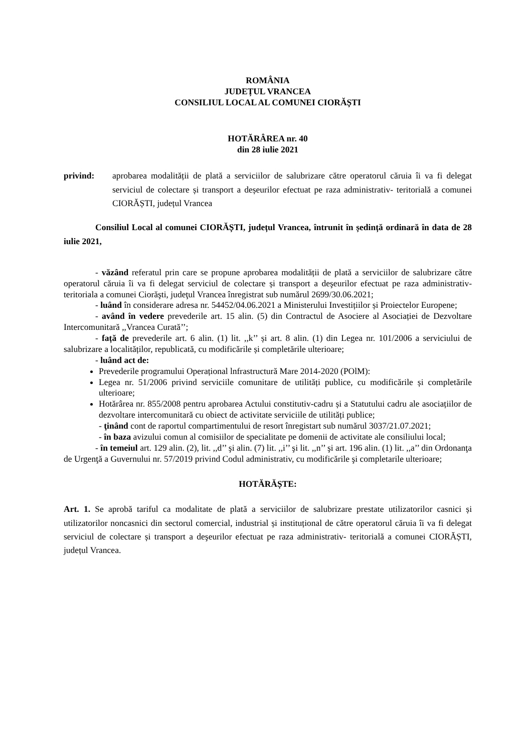ROMÂNIA
JUDEȚUL VRANCEA
CONSILIUL LOCAL AL COMUNEI CIORĂȘTI
HOTĂRÂREA nr. 40
din 28 iulie 2021
privind: aprobarea modalității de plată a serviciilor de salubrizare către operatorul căruia îi va fi delegat serviciul de colectare și transport a deșeurilor efectuat pe raza administrativ- teritorială a comunei CIORĂȘTI, județul Vrancea
Consiliul Local al comunei CIORĂȘTI, județul Vrancea, întrunit în ședință ordinară în data de 28 iulie 2021,
- văzând referatul prin care se propune aprobarea modalității de plată a serviciilor de salubrizare către operatorul căruia îi va fi delegat serviciul de colectare și transport a deşeurilor efectuat pe raza administrativ-teritoriala a comunei Ciorăşti, judeţul Vrancea înregistrat sub numărul 2699/30.06.2021;
- luând în considerare adresa nr. 54452/04.06.2021 a Ministerului Investițiilor și Proiectelor Europene;
- având în vedere prevederile art. 15 alin. (5) din Contractul de Asociere al Asociației de Dezvoltare Intercomunitară ,,Vrancea Curată’’;
- față de prevederile art. 6 alin. (1) lit. ,,k’’ și art. 8 alin. (1) din Legea nr. 101/2006 a serviciului de salubrizare a localităților, republicată, cu modificările și completările ulterioare;
- luând act de:
Prevederile programului Operațional lnfrastructură Mare 2014-2020 (POlM):
Legea nr. 51/2006 privind serviciile comunitare de utilități publice, cu modificările și completările ulterioare;
Hotărârea nr. 855/2008 pentru aprobarea Actului constitutiv-cadru și a Statutului cadru ale asociațiilor de dezvoltare intercomunitară cu obiect de activitate serviciile de utilități publice;
- ţinând cont de raportul compartimentului de resort înregistart sub numărul 3037/21.07.2021;
- în baza avizului comun al comisiilor de specialitate pe domenii de activitate ale consiliului local;
- în temeiul art. 129 alin. (2), lit. ,,d’’ şi alin. (7) lit. ,,i’’ şi lit. ,,n’’ şi art. 196 alin. (1) lit. ,,a’’ din Ordonanţa de Urgenţă a Guvernului nr. 57/2019 privind Codul administrativ, cu modificările şi completarile ulterioare;
HOTĂRĂȘTE:
Art. 1. Se aprobă tariful ca modalitate de plată a serviciilor de salubrizare prestate utilizatorilor casnici și utilizatorilor noncasnici din sectorul comercial, industrial și instituțional de către operatorul căruia îi va fi delegat serviciul de colectare și transport a deşeurilor efectuat pe raza administrativ- teritorială a comunei CIORĂȘTI, județul Vrancea.